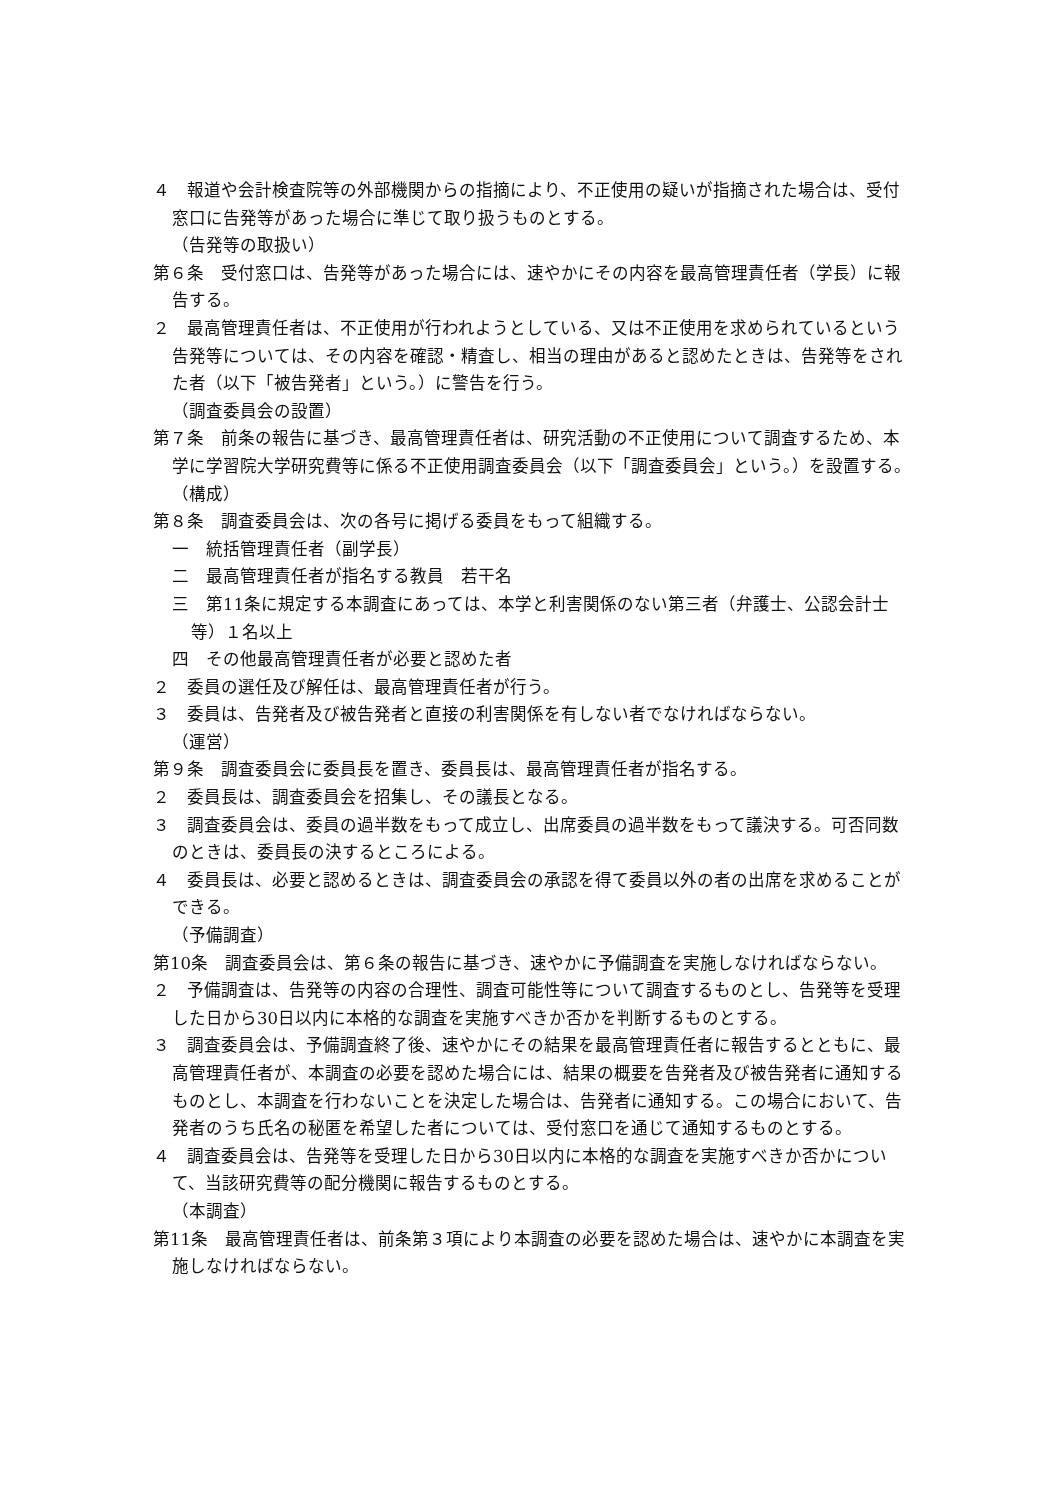４　報道や会計検査院等の外部機関からの指摘により、不正使用の疑いが指摘された場合は、受付窓口に告発等があった場合に準じて取り扱うものとする。
（告発等の取扱い）
第６条　受付窓口は、告発等があった場合には、速やかにその内容を最高管理責任者（学長）に報告する。
２　最高管理責任者は、不正使用が行われようとしている、又は不正使用を求められているという告発等については、その内容を確認・精査し、相当の理由があると認めたときは、告発等をされた者（以下「被告発者」という。）に警告を行う。
（調査委員会の設置）
第７条　前条の報告に基づき、最高管理責任者は、研究活動の不正使用について調査するため、本学に学習院大学研究費等に係る不正使用調査委員会（以下「調査委員会」という。）を設置する。
（構成）
第８条　調査委員会は、次の各号に掲げる委員をもって組織する。
一　統括管理責任者（副学長）
二　最高管理責任者が指名する教員　若干名
三　第11条に規定する本調査にあっては、本学と利害関係のない第三者（弁護士、公認会計士等）１名以上
四　その他最高管理責任者が必要と認めた者
２　委員の選任及び解任は、最高管理責任者が行う。
３　委員は、告発者及び被告発者と直接の利害関係を有しない者でなければならない。
（運営）
第９条　調査委員会に委員長を置き、委員長は、最高管理責任者が指名する。
２　委員長は、調査委員会を招集し、その議長となる。
３　調査委員会は、委員の過半数をもって成立し、出席委員の過半数をもって議決する。可否同数のときは、委員長の決するところによる。
４　委員長は、必要と認めるときは、調査委員会の承認を得て委員以外の者の出席を求めることができる。
（予備調査）
第10条　調査委員会は、第６条の報告に基づき、速やかに予備調査を実施しなければならない。
２　予備調査は、告発等の内容の合理性、調査可能性等について調査するものとし、告発等を受理した日から30日以内に本格的な調査を実施すべきか否かを判断するものとする。
３　調査委員会は、予備調査終了後、速やかにその結果を最高管理責任者に報告するとともに、最高管理責任者が、本調査の必要を認めた場合には、結果の概要を告発者及び被告発者に通知するものとし、本調査を行わないことを決定した場合は、告発者に通知する。この場合において、告発者のうち氏名の秘匿を希望した者については、受付窓口を通じて通知するものとする。
４　調査委員会は、告発等を受理した日から30日以内に本格的な調査を実施すべきか否かについて、当該研究費等の配分機関に報告するものとする。
（本調査）
第11条　最高管理責任者は、前条第３項により本調査の必要を認めた場合は、速やかに本調査を実施しなければならない。